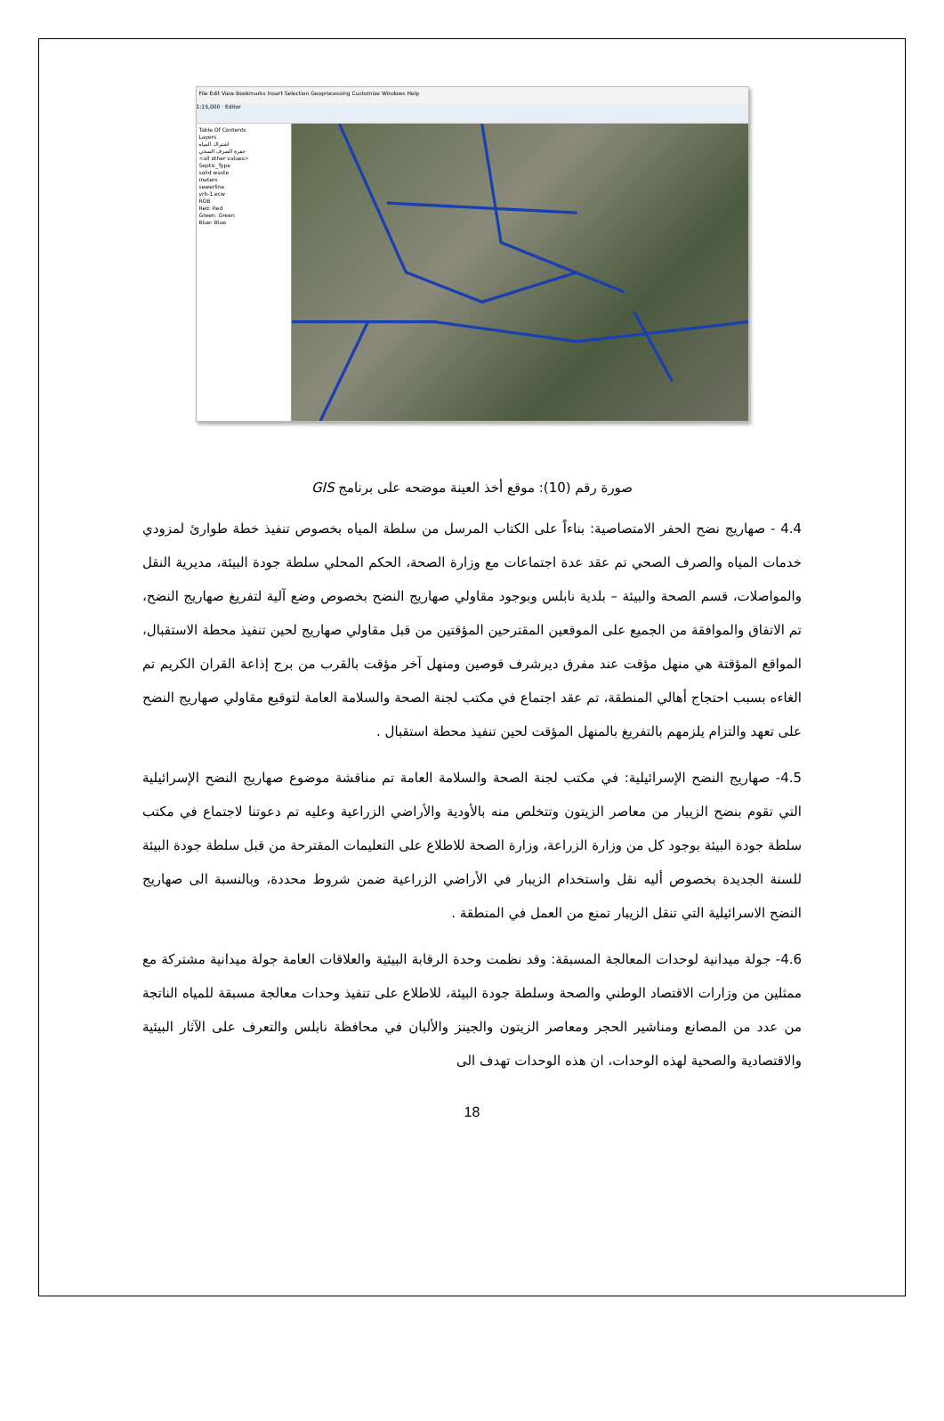File Edit View Bookmarks Insert Selection Geoprocessing Customize Windows Help
1:15,000 · Editor
Table Of Contents
Layers
اشتراك المياه
حفرة الصرف الصحي
<all other values>
Septic_Type
solid waste
meters
sewerline
yrh-1.ecw
RGB
Red: Red
Green: Green
Blue: Blue
صورة رقم (10): موقع أخذ العينة موضحه على برنامج GIS
4.4 - صهاريج نضح الحفر الامتصاصية: بناءاً على الكتاب المرسل من سلطة المياه بخصوص تنفيذ خطة طوارئ لمزودي خدمات المياه والصرف الصحي تم عقد عدة اجتماعات مع وزارة الصحة، الحكم المحلي سلطة جودة البيئة، مديرية النقل والمواصلات، قسم الصحة والبيئة – بلدية نابلس وبوجود مقاولي صهاريج النضح بخصوص وضع آلية لتفريغ صهاريج النضح، تم الاتفاق والموافقة من الجميع على الموقعين المقترحين المؤقتين من قبل مقاولي صهاريج لحين تنفيذ محطة الاستقبال، المواقع المؤقتة هي منهل مؤقت عند مفرق ديرشرف قوصين ومنهل آخر مؤقت بالقرب من برج إذاعة القران الكريم تم الغاءه بسبب احتجاج أهالي المنطقة، تم عقد اجتماع في مكتب لجنة الصحة والسلامة العامة لتوقيع مقاولي صهاريج النضح على تعهد والتزام يلزمهم بالتفريغ بالمنهل المؤقت لحين تنفيذ محطة استقبال .
4.5- صهاريج النضح الإسرائيلية: في مكتب لجنة الصحة والسلامة العامة تم مناقشة موضوع صهاريج النضح الإسرائيلية التي تقوم بنضح الزيبار من معاصر الزيتون وتتخلص منه بالأودية والأراضي الزراعية وعليه تم دعوتنا لاجتماع في مكتب سلطة جودة البيئة بوجود كل من وزارة الزراعة، وزارة الصحة للاطلاع على التعليمات المقترحة من قبل سلطة جودة البيئة للسنة الجديدة بخصوص أليه نقل واستخدام الزيبار في الأراضي الزراعية ضمن شروط محددة، وبالنسبة الى صهاريج النضح الاسرائيلية التي تنقل الزيبار تمنع من العمل في المنطقة .
4.6- جولة ميدانية لوحدات المعالجة المسبقة: وقد نظمت وحدة الرقابة البيئية والعلاقات العامة جولة ميدانية مشتركة مع ممثلين من وزارات الاقتصاد الوطني والصحة وسلطة جودة البيئة، للاطلاع على تنفيذ وحدات معالجة مسبقة للمياه الناتجة من عدد من المصانع ومناشير الحجر ومعاصر الزيتون والجينز والألبان في محافظة نابلس والتعرف على الآثار البيئية والاقتصادية والصحية لهذه الوحدات، ان هذه الوحدات تهدف الى
18